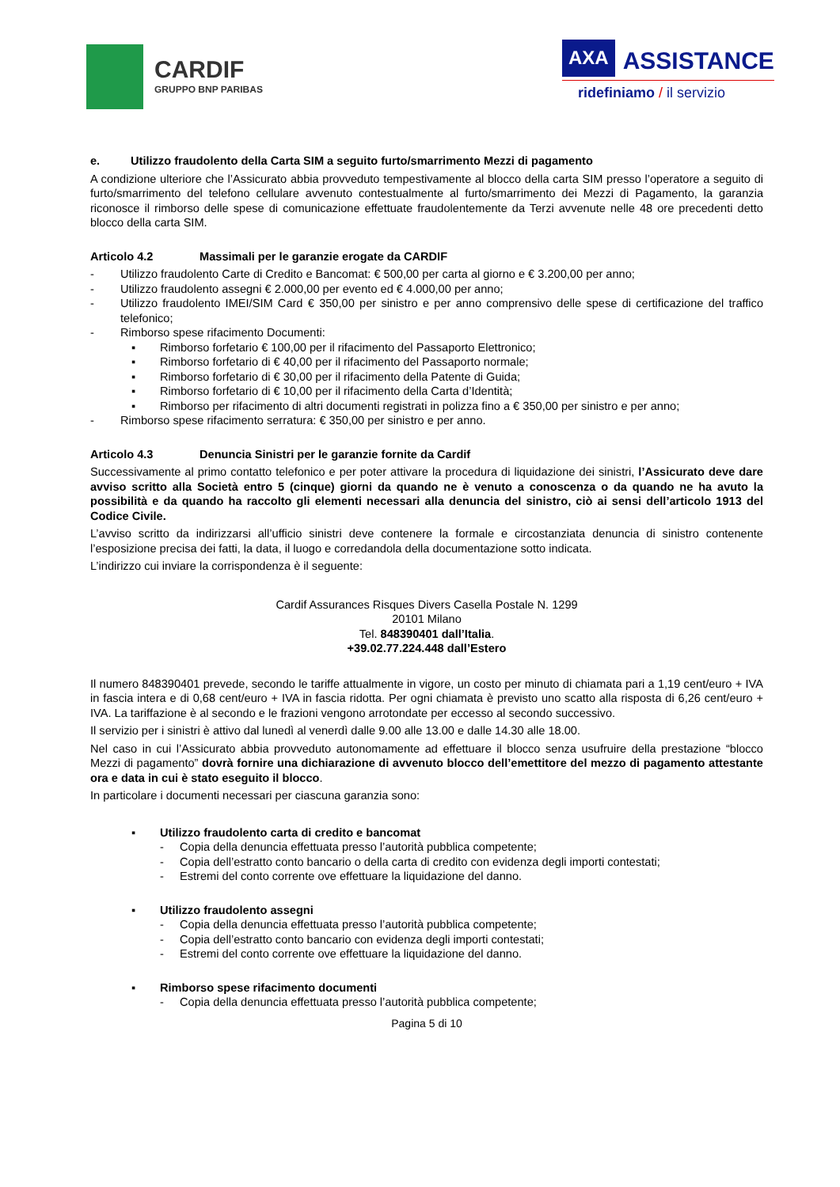CARDIF
GRUPPO BNP PARIBAS
AXA ASSISTANCE
ridefiniamo / il servizio
e. Utilizzo fraudolento della Carta SIM a seguito furto/smarrimento Mezzi di pagamento
A condizione ulteriore che l’Assicurato abbia provveduto tempestivamente al blocco della carta SIM presso l’operatore a seguito di furto/smarrimento del telefono cellulare avvenuto contestualmente al furto/smarrimento dei Mezzi di Pagamento, la garanzia riconosce il rimborso delle spese di comunicazione effettuate fraudolentemente da Terzi avvenute nelle 48 ore precedenti detto blocco della carta SIM.
Articolo 4.2 Massimali per le garanzie erogate da CARDIF
- Utilizzo fraudolento Carte di Credito e Bancomat: € 500,00 per carta al giorno e € 3.200,00 per anno;
- Utilizzo fraudolento assegni € 2.000,00 per evento ed € 4.000,00 per anno;
- Utilizzo fraudolento IMEI/SIM Card € 350,00 per sinistro e per anno comprensivo delle spese di certificazione del traffico telefonico;
- Rimborso spese rifacimento Documenti:
▪ Rimborso forfetario € 100,00 per il rifacimento del Passaporto Elettronico;
▪ Rimborso forfetario di € 40,00 per il rifacimento del Passaporto normale;
▪ Rimborso forfetario di € 30,00 per il rifacimento della Patente di Guida;
▪ Rimborso forfetario di € 10,00 per il rifacimento della Carta d’Identità;
▪ Rimborso per rifacimento di altri documenti registrati in polizza fino a € 350,00 per sinistro e per anno;
- Rimborso spese rifacimento serratura: € 350,00 per sinistro e per anno.
Articolo 4.3 Denuncia Sinistri per le garanzie fornite da Cardif
Successivamente al primo contatto telefonico e per poter attivare la procedura di liquidazione dei sinistri, l’Assicurato deve dare avviso scritto alla Società entro 5 (cinque) giorni da quando ne è venuto a conoscenza o da quando ne ha avuto la possibilità e da quando ha raccolto gli elementi necessari alla denuncia del sinistro, ciò ai sensi dell’articolo 1913 del Codice Civile.
L’avviso scritto da indirizzarsi all’ufficio sinistri deve contenere la formale e circostanziata denuncia di sinistro contenente l’esposizione precisa dei fatti, la data, il luogo e corredandola della documentazione sotto indicata.
L’indirizzo cui inviare la corrispondenza è il seguente:
Cardif Assurances Risques Divers Casella Postale N. 1299
20101 Milano
Tel. 848390401 dall’Italia.
+39.02.77.224.448 dall’Estero
Il numero 848390401 prevede, secondo le tariffe attualmente in vigore, un costo per minuto di chiamata pari a 1,19 cent/euro + IVA in fascia intera e di 0,68 cent/euro + IVA in fascia ridotta. Per ogni chiamata è previsto uno scatto alla risposta di 6,26 cent/euro + IVA. La tariffazione è al secondo e le frazioni vengono arrotondate per eccesso al secondo successivo.
Il servizio per i sinistri è attivo dal lunedì al venerdì dalle 9.00 alle 13.00 e dalle 14.30 alle 18.00.
Nel caso in cui l’Assicurato abbia provveduto autonomamente ad effettuare il blocco senza usufruire della prestazione “blocco Mezzi di pagamento” dovrà fornire una dichiarazione di avvenuto blocco dell’emettitore del mezzo di pagamento attestante ora e data in cui è stato eseguito il blocco.
In particolare i documenti necessari per ciascuna garanzia sono:
▪ Utilizzo fraudolento carta di credito e bancomat
- Copia della denuncia effettuata presso l’autorità pubblica competente;
- Copia dell’estratto conto bancario o della carta di credito con evidenza degli importi contestati;
- Estremi del conto corrente ove effettuare la liquidazione del danno.
▪ Utilizzo fraudolento assegni
- Copia della denuncia effettuata presso l’autorità pubblica competente;
- Copia dell’estratto conto bancario con evidenza degli importi contestati;
- Estremi del conto corrente ove effettuare la liquidazione del danno.
▪ Rimborso spese rifacimento documenti
- Copia della denuncia effettuata presso l’autorità pubblica competente;
Pagina 5 di 10